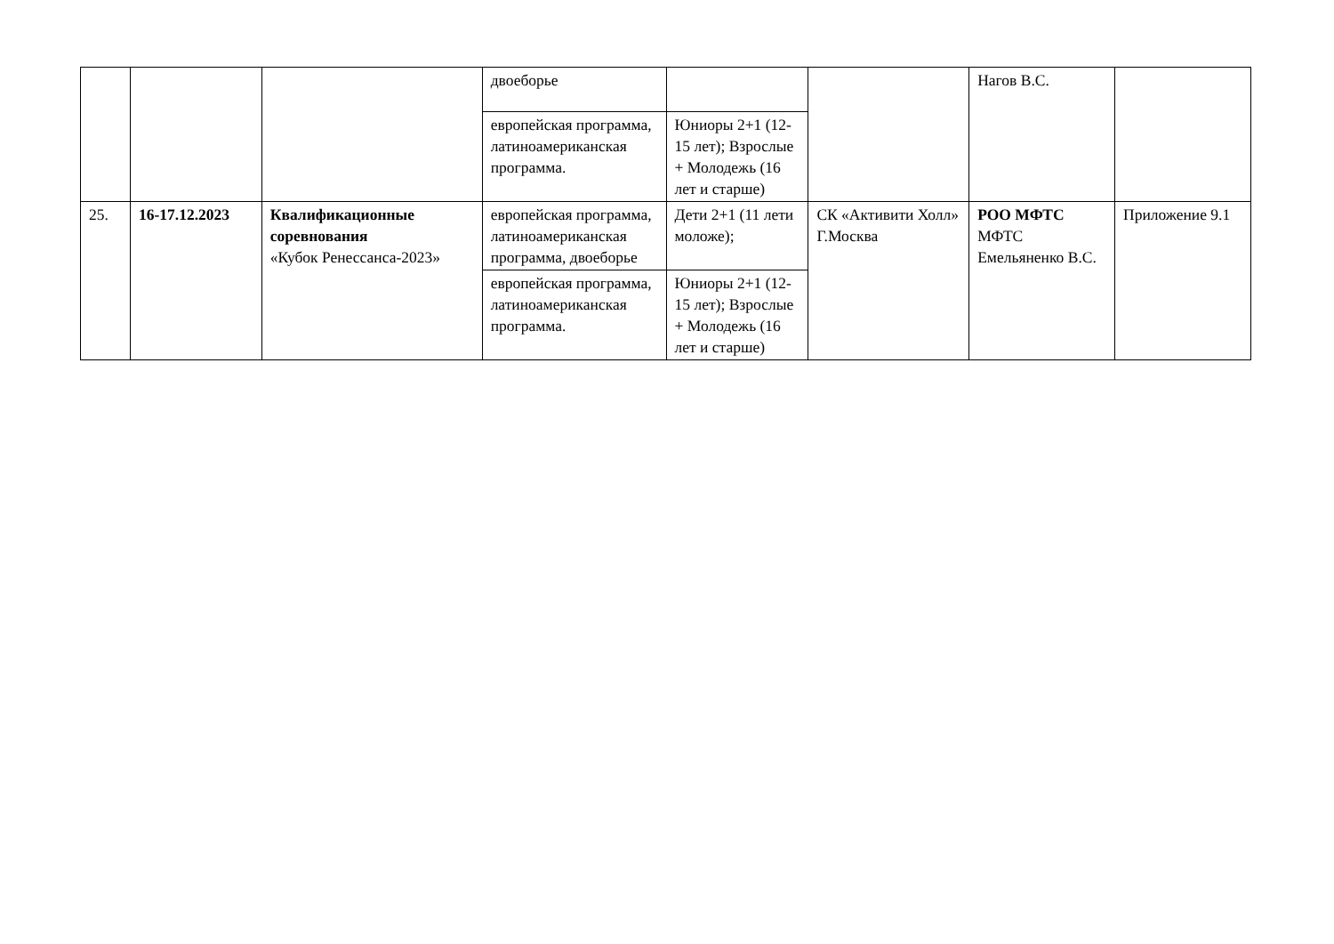| | | | двоеборье | | | Нагов В.С. | |
| | | | европейская программа, латиноамериканская программа. | Юниоры 2+1 (12-15 лет); Взрослые + Молодежь (16 лет и старше) | | | |
| 25. | 16-17.12.2023 | Квалификационные соревнования «Кубок Ренессанса-2023» | европейская программа, латиноамериканская программа, двоеборье | Дети 2+1 (11 лети моложе); | СК «Активити Холл» Г.Москва | РОО МФТС МФТС Емельяненко В.С. | Приложение 9.1 |
| | | | европейская программа, латиноамериканская программа. | Юниоры 2+1 (12-15 лет); Взрослые + Молодежь (16 лет и старше) | | | |